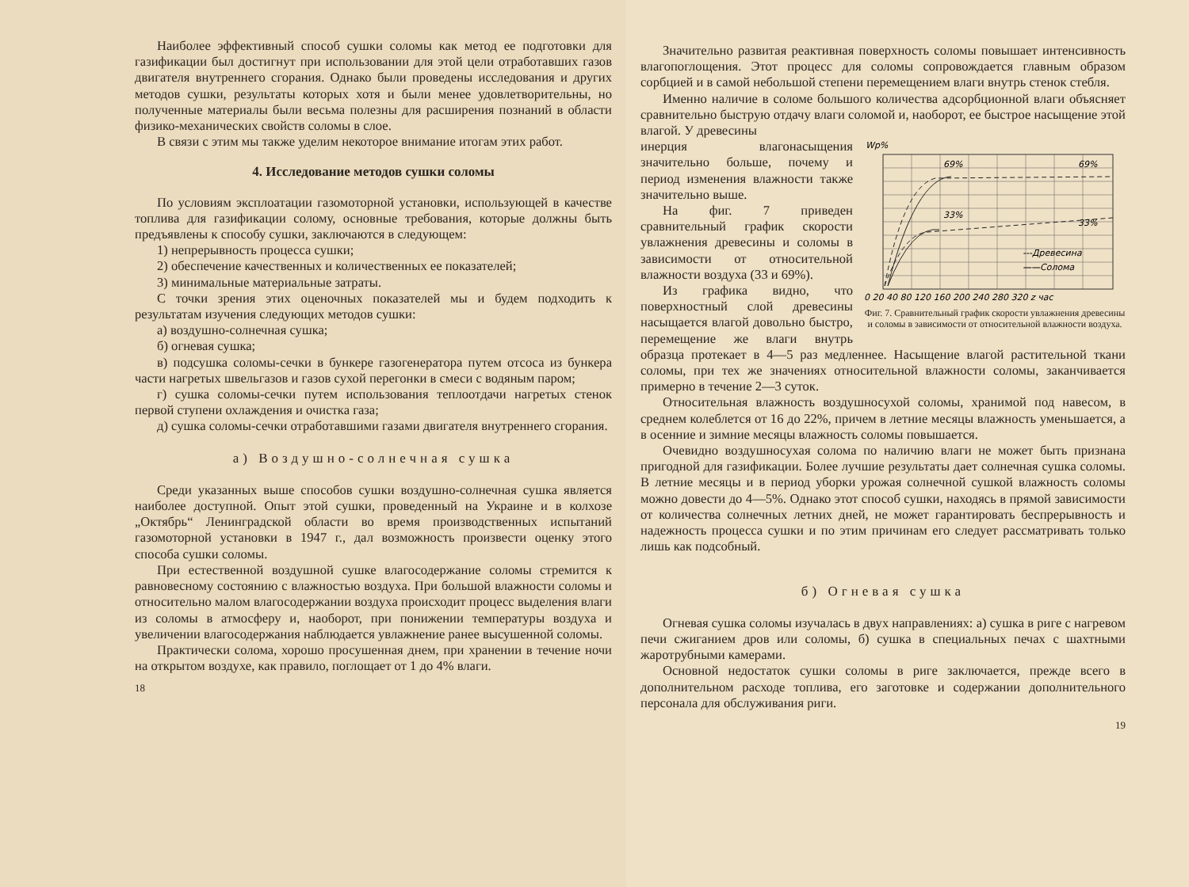Наиболее эффективный способ сушки соломы как метод ее подготовки для газификации был достигнут при использовании для этой цели отработавших газов двигателя внутреннего сгорания. Однако были проведены исследования и других методов сушки, результаты которых хотя и были менее удовлетворительны, но полученные материалы были весьма полезны для расширения познаний в области физико-механических свойств соломы в слое.
В связи с этим мы также уделим некоторое внимание итогам этих работ.
4. Исследование методов сушки соломы
По условиям эксплоатации газомоторной установки, использующей в качестве топлива для газификации солому, основные требования, которые должны быть предъявлены к способу сушки, заключаются в следующем:
1) непрерывность процесса сушки;
2) обеспечение качественных и количественных ее показателей;
3) минимальные материальные затраты.
С точки зрения этих оценочных показателей мы и будем подходить к результатам изучения следующих методов сушки:
а) воздушно-солнечная сушка;
б) огневая сушка;
в) подсушка соломы-сечки в бункере газогенератора путем отсоса из бункера части нагретых швельгазов и газов сухой перегонки в смеси с водяным паром;
г) сушка соломы-сечки путем использования теплоотдачи нагретых стенок первой ступени охлаждения и очистка газа;
д) сушка соломы-сечки отработавшими газами двигателя внутреннего сгорания.
а) Воздушно-солнечная сушка
Среди указанных выше способов сушки воздушно-солнечная сушка является наиболее доступной. Опыт этой сушки, проведенный на Украине и в колхозе „Октябрь“ Ленинградской области во время производственных испытаний газомоторной установки в 1947 г., дал возможность произвести оценку этого способа сушки соломы.
При естественной воздушной сушке влагосодержание соломы стремится к равновесному состоянию с влажностью воздуха. При большой влажности соломы и относительно малом влагосодержании воздуха происходит процесс выделения влаги из соломы в атмосферу и, наоборот, при понижении температуры воздуха и увеличении влагосодержания наблюдается увлажнение ранее высушенной соломы.
Практически солома, хорошо просушенная днем, при хранении в течение ночи на открытом воздухе, как правило, поглощает от 1 до 4% влаги.
18
Значительно развитая реактивная поверхность соломы повышает интенсивность влагопоглощения. Этот процесс для соломы сопровождается главным образом сорбцией и в самой небольшой степени перемещением влаги внутрь стенок стебля.
Именно наличие в соломе большого количества адсорбционной влаги объясняет сравнительно быструю отдачу влаги соломой и, наоборот, ее быстрое насыщение этой влагой. У древесины
Wp%
69%
69%
33%
33%
---Древесина
——Солома
0 20 40 80 120 160 200 240 280 320 z час
Фиг. 7. Сравнительный график скорости увлажнения древесины и соломы в зависимости от относительной влажности воздуха.
инерция влагонасыщения значительно больше, почему и период изменения влажности также значительно выше.
На фиг. 7 приведен сравнительный график скорости увлажнения древесины и соломы в зависимости от относительной влажности воздуха (33 и 69%).
Из графика видно, что поверхностный слой древесины насыщается влагой довольно быстро, перемещение же влаги внутрь образца протекает в 4—5 раз медленнее. Насыщение влагой растительной ткани соломы, при тех же значениях относительной влажности соломы, заканчивается примерно в течение 2—3 суток.
Относительная влажность воздушносухой соломы, хранимой под навесом, в среднем колеблется от 16 до 22%, причем в летние месяцы влажность уменьшается, а в осенние и зимние месяцы влажность соломы повышается.
Очевидно воздушносухая солома по наличию влаги не может быть признана пригодной для газификации. Более лучшие результаты дает солнечная сушка соломы. В летние месяцы и в период уборки урожая солнечной сушкой влажность соломы можно довести до 4—5%. Однако этот способ сушки, находясь в прямой зависимости от количества солнечных летних дней, не может гарантировать беспрерывность и надежность процесса сушки и по этим причинам его следует рассматривать только лишь как подсобный.
б) Огневая сушка
Огневая сушка соломы изучалась в двух направлениях: а) сушка в риге с нагревом печи сжиганием дров или соломы, б) сушка в специальных печах с шахтными жаротрубными камерами.
Основной недостаток сушки соломы в риге заключается, прежде всего в дополнительном расходе топлива, его заготовке и содержании дополнительного персонала для обслуживания риги.
19